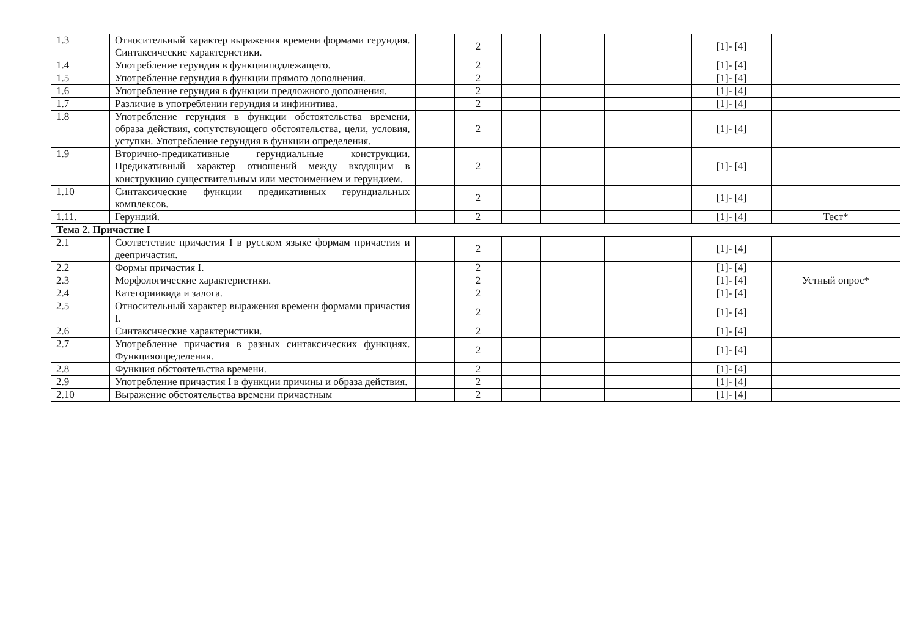| 1.3 | Относительный характер выражения времени формами герундия. Синтаксические характеристики. | | 2 | | | | [1]- [4] | |
| 1.4 | Употребление герундия в функцииподлежащего. | | 2 | | | | [1]- [4] | |
| 1.5 | Употребление герундия в функции прямого дополнения. | | 2 | | | | [1]- [4] | |
| 1.6 | Употребление герундия в функции предложного дополнения. | | 2 | | | | [1]- [4] | |
| 1.7 | Различие в употреблении герундия и инфинитива. | | 2 | | | | [1]- [4] | |
| 1.8 | Употребление герундия в функции обстоятельства времени, образа действия, сопутствующего обстоятельства, цели, условия, уступки. Употребление герундия в функции определения. | | 2 | | | | [1]- [4] | |
| 1.9 | Вторично-предикативные герундиальные конструкции. Предикативный характер отношений между входящим в конструкцию существительным или местоимением и герундием. | | 2 | | | | [1]- [4] | |
| 1.10 | Синтаксические функции предикативных герундиальных комплексов. | | 2 | | | | [1]- [4] | |
| 1.11. | Герундий. | | 2 | | | | [1]- [4] | Тест* |
| Тема 2. Причастие I | | | | | | | | |
| 2.1 | Соответствие причастия I в русском языке формам причастия и деепричастия. | | 2 | | | | [1]- [4] | |
| 2.2 | Формы причастия I. | | 2 | | | | [1]- [4] | |
| 2.3 | Морфологические характеристики. | | 2 | | | | [1]- [4] | Устный опрос* |
| 2.4 | Категориивида и залога. | | 2 | | | | [1]- [4] | |
| 2.5 | Относительный характер выражения времени формами причастия I. | | 2 | | | | [1]- [4] | |
| 2.6 | Синтаксические характеристики. | | 2 | | | | [1]- [4] | |
| 2.7 | Употребление причастия в разных синтаксических функциях. Функцияопределения. | | 2 | | | | [1]- [4] | |
| 2.8 | Функция обстоятельства времени. | | 2 | | | | [1]- [4] | |
| 2.9 | Употребление причастия I в функции причины и образа действия. | | 2 | | | | [1]- [4] | |
| 2.10 | Выражение обстоятельства времени причастным | | 2 | | | | [1]- [4] | |